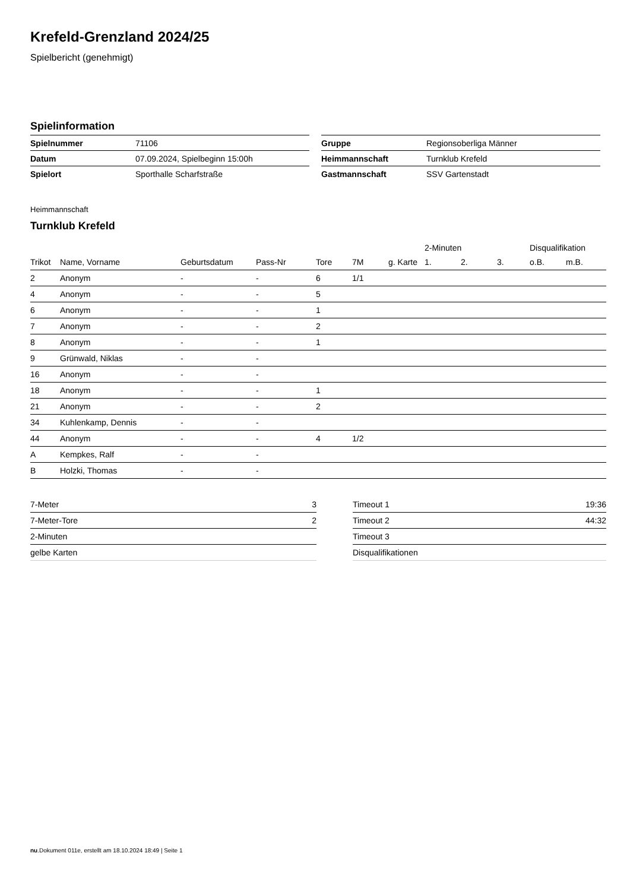Krefeld-Grenzland 2024/25
Spielbericht (genehmigt)
Spielinformation
| Spielnummer | 71106 |
| Datum | 07.09.2024, Spielbeginn 15:00h |
| Spielort | Sporthalle Scharfstraße |
| Gruppe | Regionsoberliga Männer |
| Heimmannschaft | Turnklub Krefeld |
| Gastmannschaft | SSV Gartenstadt |
Heimmannschaft
Turnklub Krefeld
| | | | | | | | | 2-Minuten | | | Disqualifikation | |
| --- | --- | --- | --- | --- | --- | --- | --- | --- | --- | --- | --- | --- |
| Trikot | Name, Vorname | Geburtsdatum | Pass-Nr | Tore | 7M | g. Karte | | 1. | 2. | 3. | o.B. | m.B. |
| 2 | Anonym | - | - | 6 | 1/1 | | | | | | | |
| 4 | Anonym | - | - | 5 | | | | | | | | |
| 6 | Anonym | - | - | 1 | | | | | | | | |
| 7 | Anonym | - | - | 2 | | | | | | | | |
| 8 | Anonym | - | - | 1 | | | | | | | | |
| 9 | Grünwald, Niklas | - | - | | | | | | | | | |
| 16 | Anonym | - | - | | | | | | | | | |
| 18 | Anonym | - | - | 1 | | | | | | | | |
| 21 | Anonym | - | - | 2 | | | | | | | | |
| 34 | Kuhlenkamp, Dennis | - | - | | | | | | | | | |
| 44 | Anonym | - | - | 4 | 1/2 | | | | | | | |
| A | Kempkes, Ralf | - | - | | | | | | | | | |
| B | Holzki, Thomas | - | - | | | | | | | | | |
| 7-Meter | 3 |
| 7-Meter-Tore | 2 |
| 2-Minuten | |
| gelbe Karten | |
| Timeout 1 | 19:36 |
| Timeout 2 | 44:32 |
| Timeout 3 | |
| Disqualifikationen | |
nu.Dokument 011e, erstellt am 18.10.2024 18:49 | Seite 1